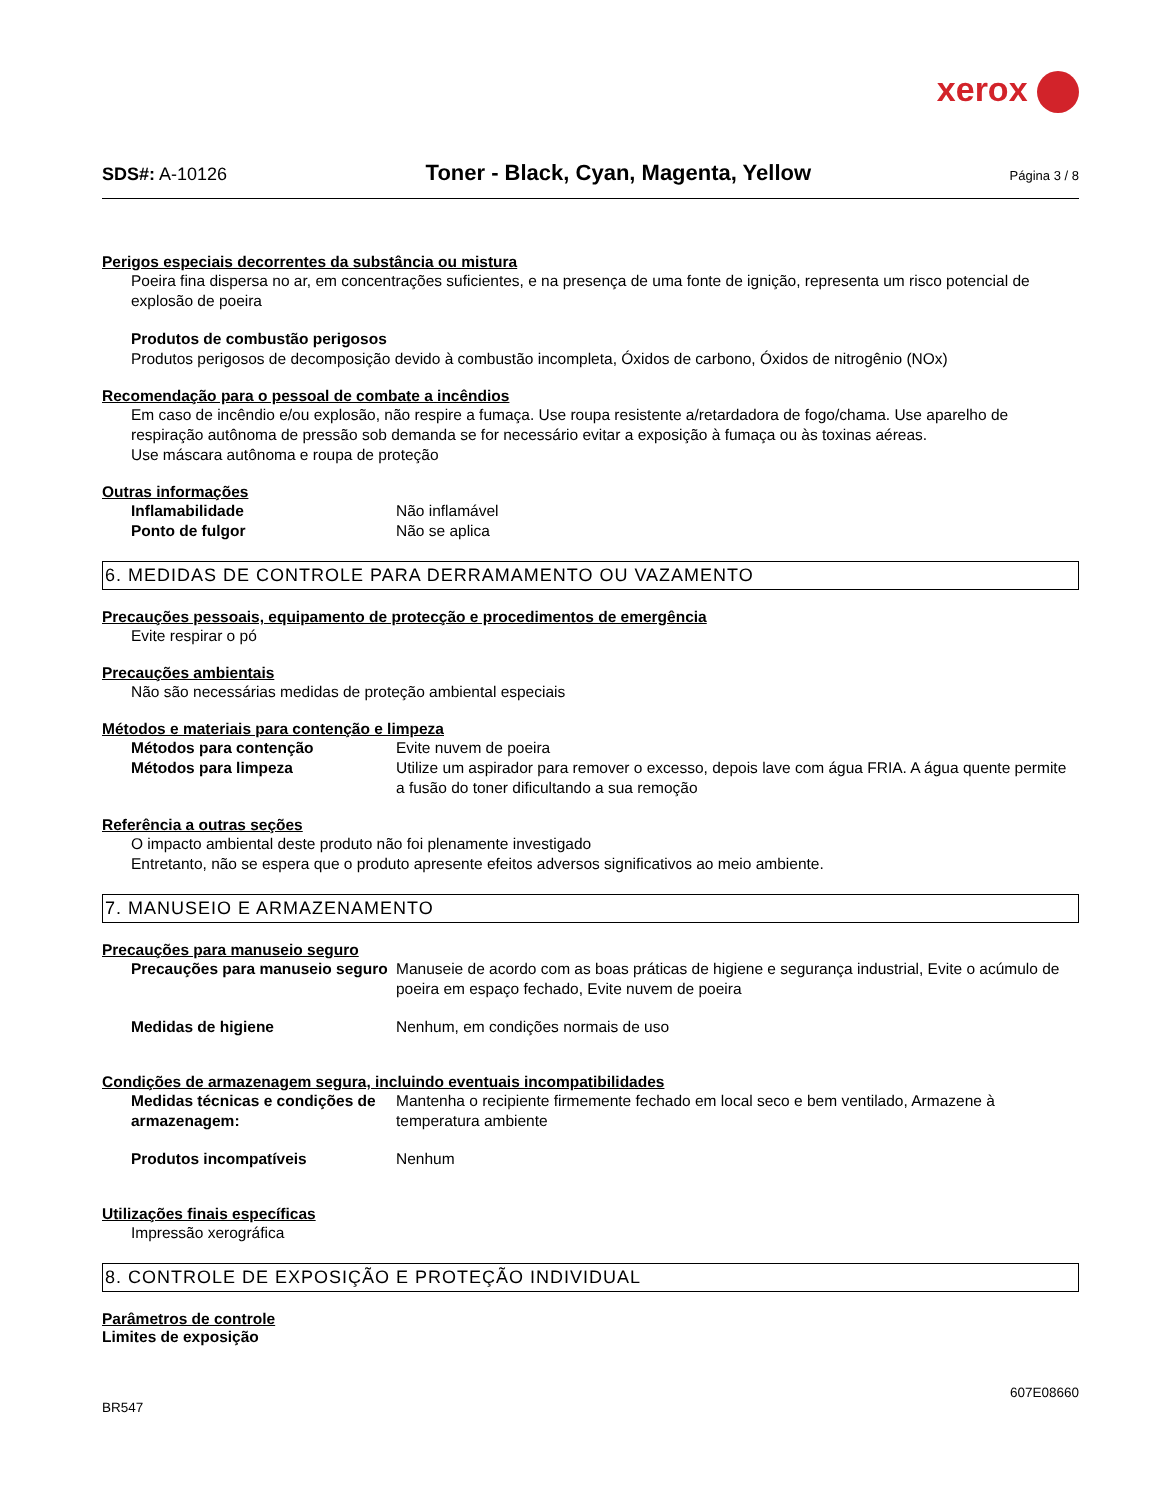xerox
SDS#: A-10126 Toner - Black, Cyan, Magenta, Yellow Página 3 / 8
Perigos especiais decorrentes da substância ou mistura
Poeira fina dispersa no ar, em concentrações suficientes, e na presença de uma fonte de ignição, representa um risco potencial de explosão de poeira
Produtos de combustão perigosos
Produtos perigosos de decomposição devido à combustão incompleta, Óxidos de carbono, Óxidos de nitrogênio (NOx)
Recomendação para o pessoal de combate a incêndios
Em caso de incêndio e/ou explosão, não respire a fumaça. Use roupa resistente a/retardadora de fogo/chama. Use aparelho de respiração autônoma de pressão sob demanda se for necessário evitar a exposição à fumaça ou às toxinas aéreas.
Use máscara autônoma e roupa de proteção
Outras informações
Inflamabilidade Não inflamável
Ponto de fulgor Não se aplica
6. MEDIDAS DE CONTROLE PARA DERRAMAMENTO OU VAZAMENTO
Precauções pessoais, equipamento de protecção e procedimentos de emergência
Evite respirar o pó
Precauções ambientais
Não são necessárias medidas de proteção ambiental especiais
Métodos e materiais para contenção e limpeza
Métodos para contenção Evite nuvem de poeira
Métodos para limpeza Utilize um aspirador para remover o excesso, depois lave com água FRIA. A água quente permite a fusão do toner dificultando a sua remoção
Referência a outras seções
O impacto ambiental deste produto não foi plenamente investigado
Entretanto, não se espera que o produto apresente efeitos adversos significativos ao meio ambiente.
7. MANUSEIO E ARMAZENAMENTO
Precauções para manuseio seguro
Precauções para manuseio seguro Manuseie de acordo com as boas práticas de higiene e segurança industrial, Evite o acúmulo de poeira em espaço fechado, Evite nuvem de poeira
Medidas de higiene Nenhum, em condições normais de uso
Condições de armazenagem segura, incluindo eventuais incompatibilidades
Medidas técnicas e condições de armazenagem: Mantenha o recipiente firmemente fechado em local seco e bem ventilado, Armazene à temperatura ambiente
Produtos incompatíveis Nenhum
Utilizações finais específicas
Impressão xerográfica
8. CONTROLE DE EXPOSIÇÃO E PROTEÇÃO INDIVIDUAL
Parâmetros de controle
Limites de exposição
607E08660
BR547